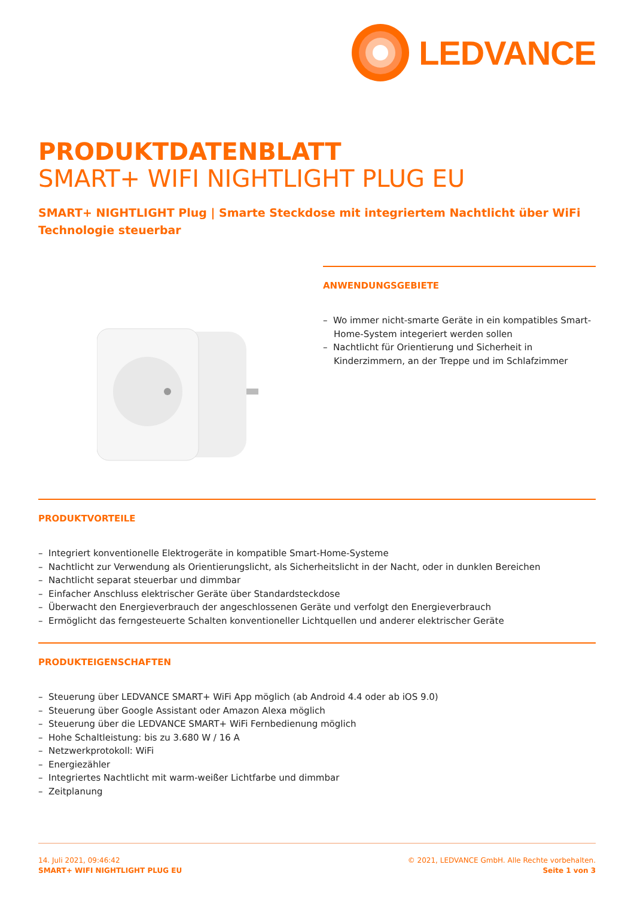LEDVANCE
PRODUKTDATENBLATT
SMART+ WIFI NIGHTLIGHT PLUG EU
SMART+ NIGHTLIGHT Plug | Smarte Steckdose mit integriertem Nachtlicht über WiFi Technologie steuerbar
ANWENDUNGSGEBIETE
– Wo immer nicht-smarte Geräte in ein kompatibles Smart-Home-System integeriert werden sollen
– Nachtlicht für Orientierung und Sicherheit in Kinderzimmern, an der Treppe und im Schlafzimmer
PRODUKTVORTEILE
– Integriert konventionelle Elektrogeräte in kompatible Smart-Home-Systeme
– Nachtlicht zur Verwendung als Orientierungslicht, als Sicherheitslicht in der Nacht, oder in dunklen Bereichen
– Nachtlicht separat steuerbar und dimmbar
– Einfacher Anschluss elektrischer Geräte über Standardsteckdose
– Überwacht den Energieverbrauch der angeschlossenen Geräte und verfolgt den Energieverbrauch
– Ermöglicht das ferngesteuerte Schalten konventioneller Lichtquellen und anderer elektrischer Geräte
PRODUKTEIGENSCHAFTEN
– Steuerung über LEDVANCE SMART+ WiFi App möglich (ab Android 4.4 oder ab iOS 9.0)
– Steuerung über Google Assistant oder Amazon Alexa möglich
– Steuerung über die LEDVANCE SMART+ WiFi Fernbedienung möglich
– Hohe Schaltleistung: bis zu 3.680 W / 16 A
– Netzwerkprotokoll: WiFi
– Energiezähler
– Integriertes Nachtlicht mit warm-weißer Lichtfarbe und dimmbar
– Zeitplanung
14. Juli 2021, 09:46:42
SMART+ WIFI NIGHTLIGHT PLUG EU
© 2021, LEDVANCE GmbH. Alle Rechte vorbehalten.
Seite 1 von 3